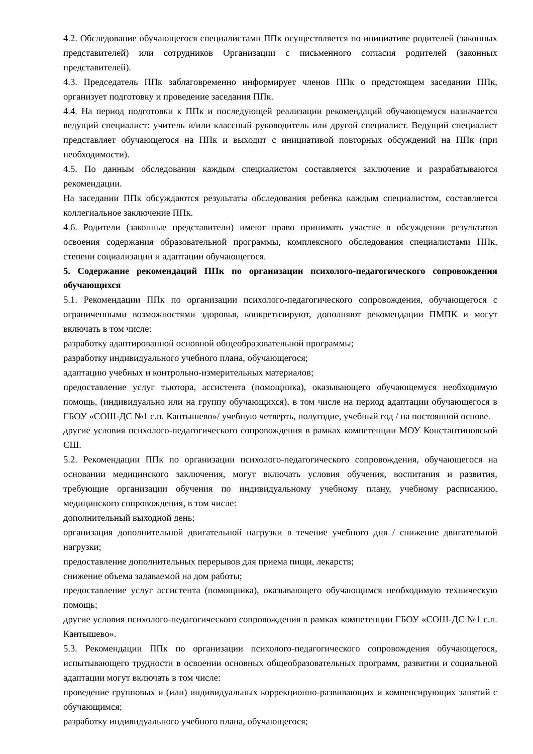4.2. Обследование обучающегося специалистами ППк осуществляется по инициативе родителей (законных представителей) или сотрудников Организации с письменного согласия родителей (законных представителей).
4.3. Председатель ППк заблаговременно информирует членов ППк о предстоящем заседании ППк, организует подготовку и проведение заседания ППк.
4.4. На период подготовки к ППк и последующей реализации рекомендаций обучающемуся назначается ведущий специалист: учитель и/или классный руководитель или другой специалист. Ведущий специалист представляет обучающегося на ППк и выходит с инициативой повторных обсуждений на ППк (при необходимости).
4.5. По данным обследования каждым специалистом составляется заключение и разрабатываются рекомендации.
На заседании ППк обсуждаются результаты обследования ребенка каждым специалистом, составляется коллегиальное заключение ППк.
4.6. Родители (законные представители) имеют право принимать участие в обсуждении результатов освоения содержания образовательной программы, комплексного обследования специалистами ППк, степени социализации и адаптации обучающегося.
5. Содержание рекомендаций ППк по организации психолого-педагогического сопровождения обучающихся
5.1. Рекомендации ППк по организации психолого-педагогического сопровождения, обучающегося с ограниченными возможностями здоровья, конкретизируют, дополняют рекомендации ПМПК и могут включать в том числе:
разработку адаптированной основной общеобразовательной программы;
разработку индивидуального учебного плана, обучающегося;
адаптацию учебных и контрольно-измерительных материалов;
предоставление услуг тьютора, ассистента (помощника), оказывающего обучающемуся необходимую помощь, (индивидуально или на группу обучающихся), в том числе на период адаптации обучающегося в ГБОУ «СОШ-ДС №1 с.п. Кантышево»/ учебную четверть, полугодие, учебный год / на постоянной основе.
другие условия психолого-педагогического сопровождения в рамках компетенции МОУ Константиновской СШ.
5.2. Рекомендации ППк по организации психолого-педагогического сопровождения, обучающегося на основании медицинского заключения, могут включать условия обучения, воспитания и развития, требующие организации обучения по индивидуальному учебному плану, учебному расписанию, медицинского сопровождения, в том числе:
дополнительный выходной день;
организация дополнительной двигательной нагрузки в течение учебного дня / снижение двигательной нагрузки;
предоставление дополнительных перерывов для приема пищи, лекарств;
снижение объема задаваемой на дом работы;
предоставление услуг ассистента (помощника), оказывающего обучающимся необходимую техническую помощь;
другие условия психолого-педагогического сопровождения в рамках компетенции ГБОУ «СОШ-ДС №1 с.п. Кантышево».
5.3. Рекомендации ППк по организации психолого-педагогического сопровождения обучающегося, испытывающего трудности в освоении основных общеобразовательных программ, развитии и социальной адаптации могут включать в том числе:
проведение групповых и (или) индивидуальных коррекционно-развивающих и компенсирующих занятий с обучающимся;
разработку индивидуального учебного плана, обучающегося;